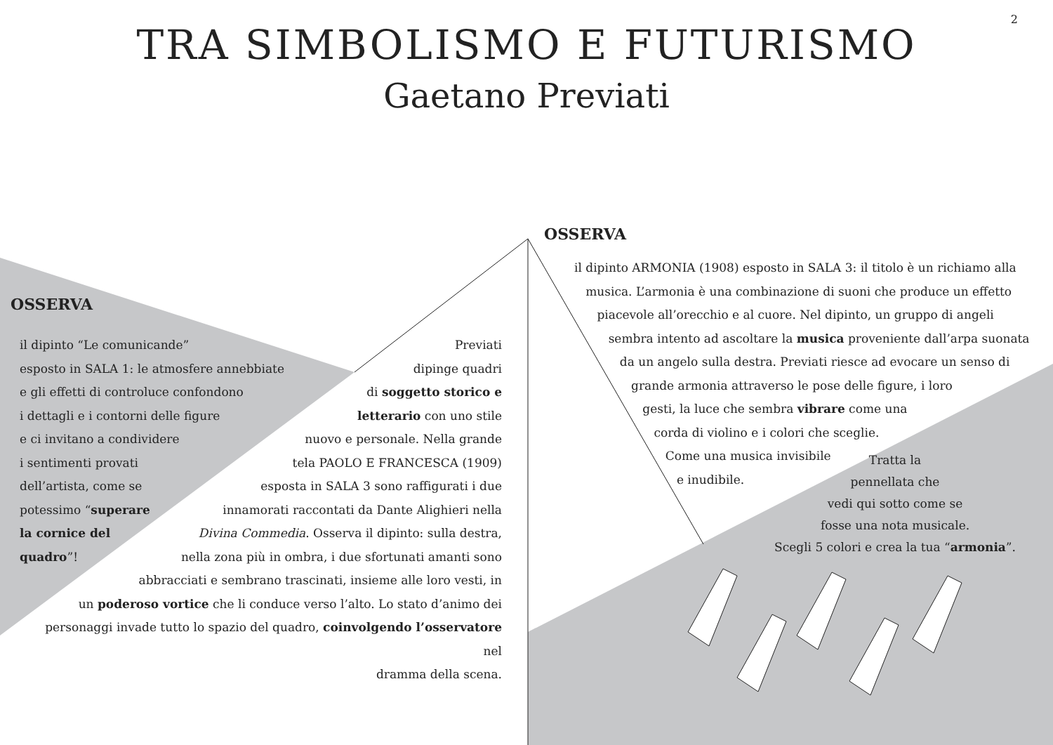2
TRA SIMBOLISMO E FUTURISMO
Gaetano Previati
OSSERVA
il dipinto “Le comunicande”
esposto in SALA 1: le atmosfere annebbiate
e gli effetti di controluce confondono
i dettagli e i contorni delle figure
e ci invitano a condividere
i sentimenti provati
dell’artista, come se
potessimo “superare
la cornice del
quadro”!
Previati
dipinge quadri
di soggetto storico e
letterario con uno stile
nuovo e personale. Nella grande
tela PAOLO E FRANCESCA (1909)
esposta in SALA 3 sono raffigurati i due
innamorati raccontati da Dante Alighieri nella
Divina Commedia. Osserva il dipinto: sulla destra,
nella zona più in ombra, i due sfortunati amanti sono
abbracciati e sembrano trascinati, insieme alle loro vesti, in
un poderoso vortice che li conduce verso l’alto. Lo stato d’animo dei
personaggi invade tutto lo spazio del quadro, coinvolgendo l’osservatore nel
dramma della scena.
OSSERVA
il dipinto ARMONIA (1908) esposto in SALA 3: il titolo è un richiamo alla
musica. L’armonia è una combinazione di suoni che produce un effetto
piacevole all’orecchio e al cuore. Nel dipinto, un gruppo di angeli
sembra intento ad ascoltare la musica proveniente dall’arpa suonata
da un angelo sulla destra. Previati riesce ad evocare un senso di
grande armonia attraverso le pose delle figure, i loro
gesti, la luce che sembra vibrare come una
corda di violino e i colori che sceglie.
Come una musica invisibile
e inudibile.
Tratta la
pennellata che
vedi qui sotto come se
fosse una nota musicale.
Scegli 5 colori e crea la tua “armonia”.